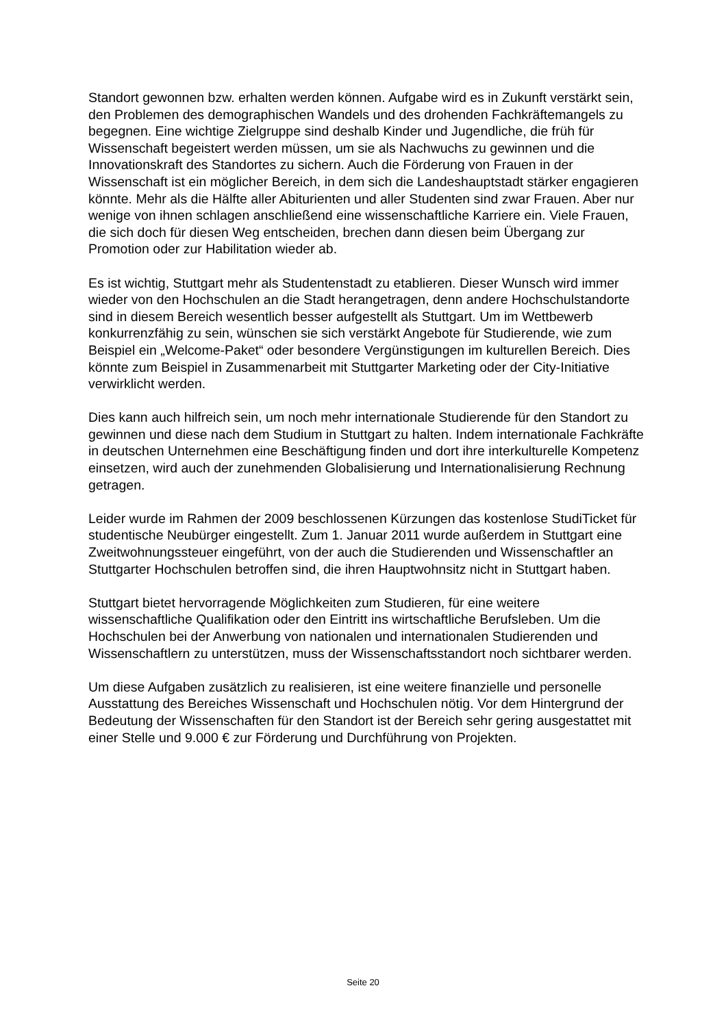Standort gewonnen bzw. erhalten werden können. Aufgabe wird es in Zukunft verstärkt sein, den Problemen des demographischen Wandels und des drohenden Fachkräftemangels zu begegnen. Eine wichtige Zielgruppe sind deshalb Kinder und Jugendliche, die früh für Wissenschaft begeistert werden müssen, um sie als Nachwuchs zu gewinnen und die Innovationskraft des Standortes zu sichern. Auch die Förderung von Frauen in der Wissenschaft ist ein möglicher Bereich, in dem sich die Landeshauptstadt stärker engagieren könnte. Mehr als die Hälfte aller Abiturienten und aller Studenten sind zwar Frauen. Aber nur wenige von ihnen schlagen anschließend eine wissenschaftliche Karriere ein. Viele Frauen, die sich doch für diesen Weg entscheiden, brechen dann diesen beim Übergang zur Promotion oder zur Habilitation wieder ab.
Es ist wichtig, Stuttgart mehr als Studentenstadt zu etablieren. Dieser Wunsch wird immer wieder von den Hochschulen an die Stadt herangetragen, denn andere Hochschulstandorte sind in diesem Bereich wesentlich besser aufgestellt als Stuttgart. Um im Wettbewerb konkurrenzfähig zu sein, wünschen sie sich verstärkt Angebote für Studierende, wie zum Beispiel ein „Welcome-Paket“ oder besondere Vergünstigungen im kulturellen Bereich. Dies könnte zum Beispiel in Zusammenarbeit mit Stuttgarter Marketing oder der City-Initiative verwirklicht werden.
Dies kann auch hilfreich sein, um noch mehr internationale Studierende für den Standort zu gewinnen und diese nach dem Studium in Stuttgart zu halten. Indem internationale Fachkräfte in deutschen Unternehmen eine Beschäftigung finden und dort ihre interkulturelle Kompetenz einsetzen, wird auch der zunehmenden Globalisierung und Internationalisierung Rechnung getragen.
Leider wurde im Rahmen der 2009 beschlossenen Kürzungen das kostenlose StudiTicket für studentische Neubürger eingestellt. Zum 1. Januar 2011 wurde außerdem in Stuttgart eine Zweitwohnungssteuer eingeführt, von der auch die Studierenden und Wissenschaftler an Stuttgarter Hochschulen betroffen sind, die ihren Hauptwohnsitz nicht in Stuttgart haben.
Stuttgart bietet hervorragende Möglichkeiten zum Studieren, für eine weitere wissenschaftliche Qualifikation oder den Eintritt ins wirtschaftliche Berufsleben. Um die Hochschulen bei der Anwerbung von nationalen und internationalen Studierenden und Wissenschaftlern zu unterstützen, muss der Wissenschaftsstandort noch sichtbarer werden.
Um diese Aufgaben zusätzlich zu realisieren, ist eine weitere finanzielle und personelle Ausstattung des Bereiches Wissenschaft und Hochschulen nötig. Vor dem Hintergrund der Bedeutung der Wissenschaften für den Standort ist der Bereich sehr gering ausgestattet mit einer Stelle und 9.000 € zur Förderung und Durchführung von Projekten.
Seite 20